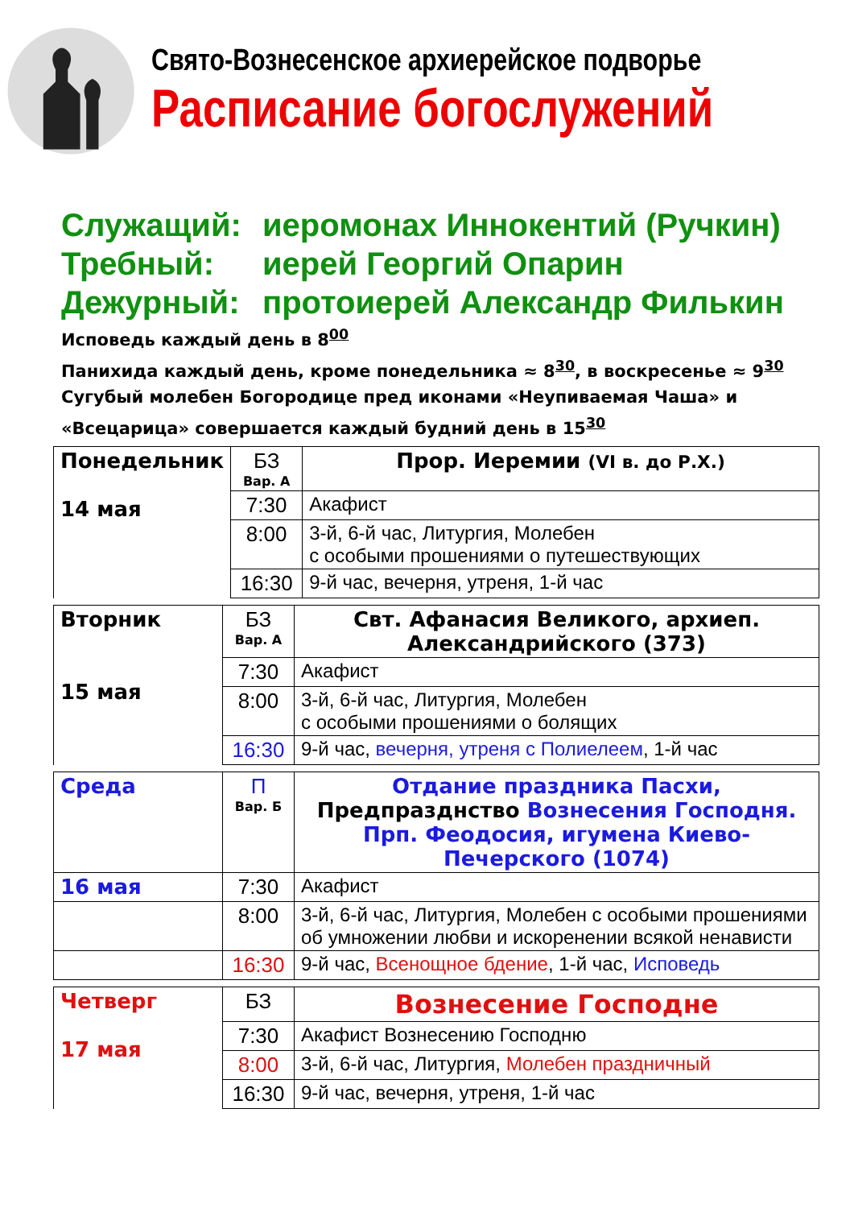Свято-Вознесенское архиерейское подворье
Расписание богослужений
Служащий: иеромонах Иннокентий (Ручкин)
Требный: иерей Георгий Опарин
Дежурный: протоиерей Александр Филькин
Исповедь каждый день в 8<sup>00</sup>
Панихида каждый день, кроме понедельника ≈ 8<sup>30</sup>, в воскресенье ≈ 9<sup>30</sup>
Сугубый молебен Богородице пред иконами «Неупиваемая Чаша» и «Всецарица» совершается каждый будний день в 15<sup>30</sup>
| Понедельник 14 мая | БЗ Вар. А | Прор. Иеремии (VI в. до Р.Х.) |
| | 7:30 | Акафист |
| | 8:00 | 3-й, 6-й час, Литургия, Молебен с особыми прошениями о путешествующих |
| | 16:30 | 9-й час, вечерня, утреня, 1-й час |
| Вторник 15 мая | БЗ Вар. А | Свт. Афанасия Великого, архиеп. Александрийского (373) |
| | 7:30 | Акафист |
| | 8:00 | 3-й, 6-й час, Литургия, Молебен с особыми прошениями о болящих |
| | 16:30 | 9-й час, вечерня, утреня с Полиелеем , 1-й час |
| Среда | П Вар. Б | Отдание праздника Пасхи, Предпразднство Вознесения Господня. Прп. Феодосия, игумена Киево-Печерского (1074) |
| 16 мая | 7:30 | Акафист |
| | 8:00 | 3-й, 6-й час, Литургия, Молебен с особыми прошениями об умножении любви и искоренении всякой ненависти |
| | 16:30 | 9-й час, Всенощное бдение , 1-й час, Исповедь |
| Четверг 17 мая | БЗ | Вознесение Господне |
| | 7:30 | Акафист Вознесению Господню |
| | 8:00 | 3-й, 6-й час, Литургия, Молебен праздничный |
| | 16:30 | 9-й час, вечерня, утреня, 1-й час |